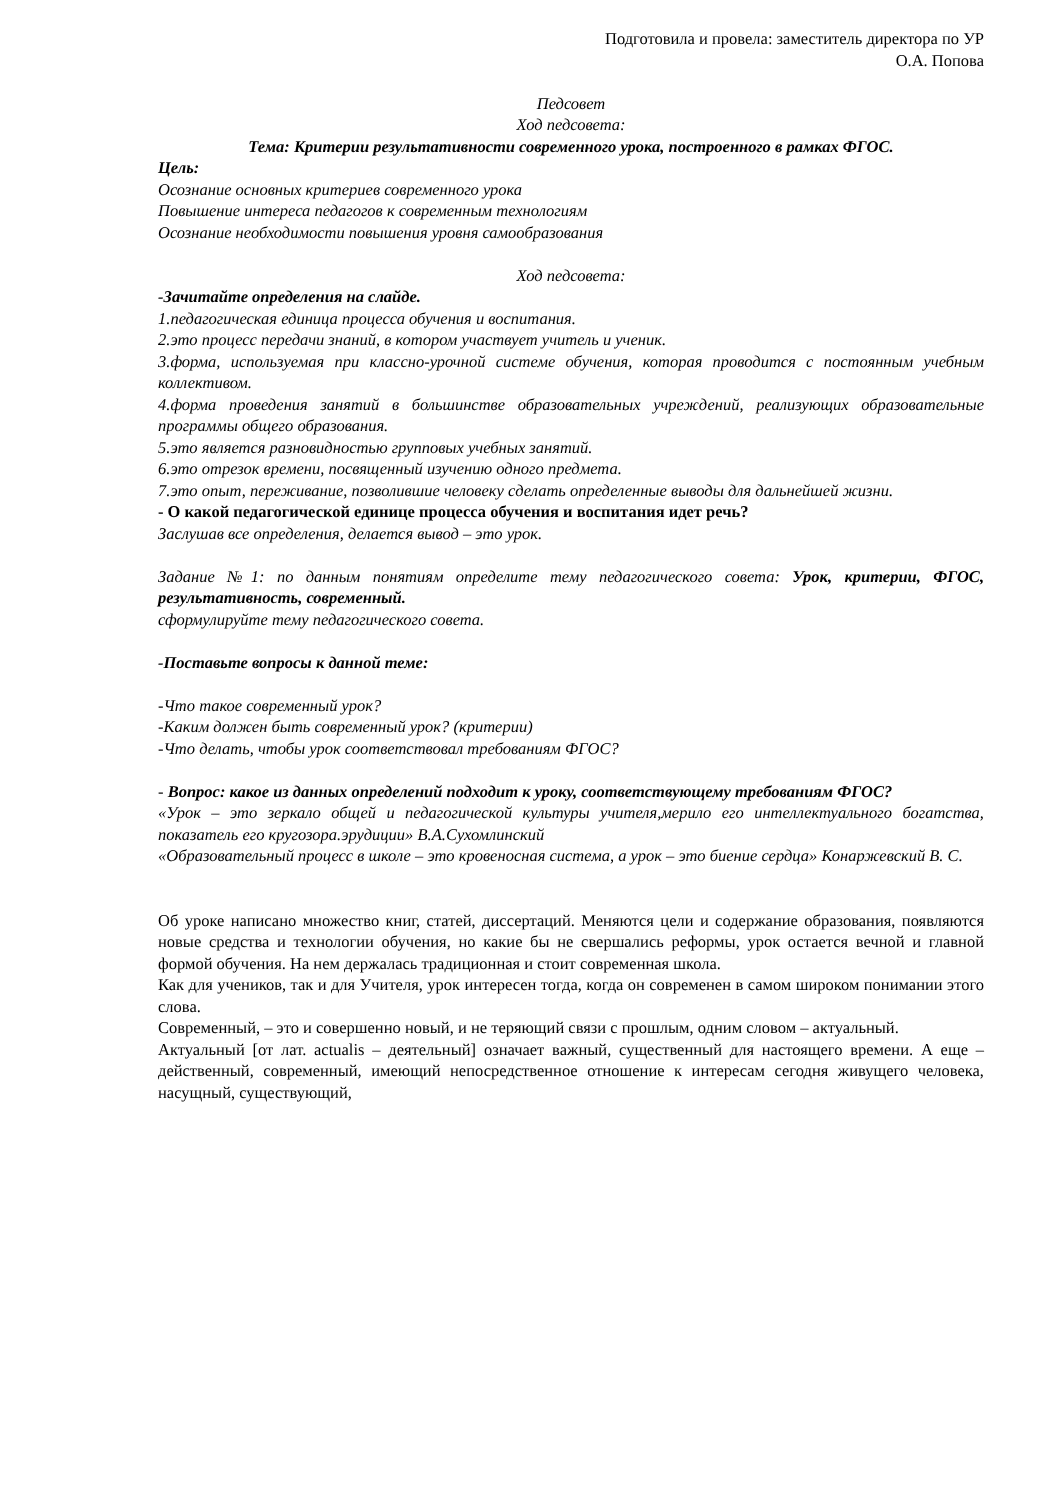Подготовила и провела: заместитель директора по УР
О.А. Попова
Педсовет
Ход педсовета:
Тема: Критерии результативности современного урока, построенного в рамках ФГОС.
Цель:
Осознание основных критериев современного урока
Повышение интереса педагогов к современным технологиям
Осознание необходимости повышения уровня самообразования
Ход педсовета:
-Зачитайте определения на слайде.
1.педагогическая единица процесса обучения и воспитания.
2.это процесс передачи знаний, в котором участвует учитель и ученик.
3.форма, используемая при классно-урочной системе обучения, которая проводится с постоянным учебным коллективом.
4.форма проведения занятий в большинстве образовательных учреждений, реализующих образовательные программы общего образования.
5.это является разновидностью групповых учебных занятий.
6.это отрезок времени, посвященный изучению одного предмета.
7.это опыт, переживание, позволившие человеку сделать определенные выводы для дальнейшей жизни.
- О какой педагогической единице процесса обучения и воспитания идет речь?
Заслушав все определения, делается вывод – это урок.
Задание №1: по данным понятиям определите тему педагогического совета: Урок, критерии, ФГОС, результативность, современный.
сформулируйте тему педагогического совета.
-Поставьте вопросы к данной теме:
-Что такое современный урок?
-Каким должен быть современный урок? (критерии)
-Что делать, чтобы урок соответствовал требованиям ФГОС?
- Вопрос: какое из данных определений подходит к уроку, соответствующему требованиям ФГОС?
«Урок – это зеркало общей и педагогической культуры учителя,мерило его интеллектуального богатства, показатель его кругозора.эрудиции» В.А.Сухомлинский
«Образовательный процесс в школе – это кровеносная система, а урок – это биение сердца» Конаржевский В. С.
Об уроке написано множество книг, статей, диссертаций. Меняются цели и содержание образования, появляются новые средства и технологии обучения, но какие бы не свершались реформы, урок остается вечной и главной формой обучения. На нем держалась традиционная и стоит современная школа.
Как для учеников, так и для Учителя, урок интересен тогда, когда он современен в самом широком понимании этого слова.
Современный, – это и совершенно новый, и не теряющий связи с прошлым, одним словом – актуальный.
Актуальный [от лат. actualis – деятельный] означает важный, существенный для настоящего времени. А еще – действенный, современный, имеющий непосредственное отношение к интересам сегодня живущего человека, насущный, существующий,